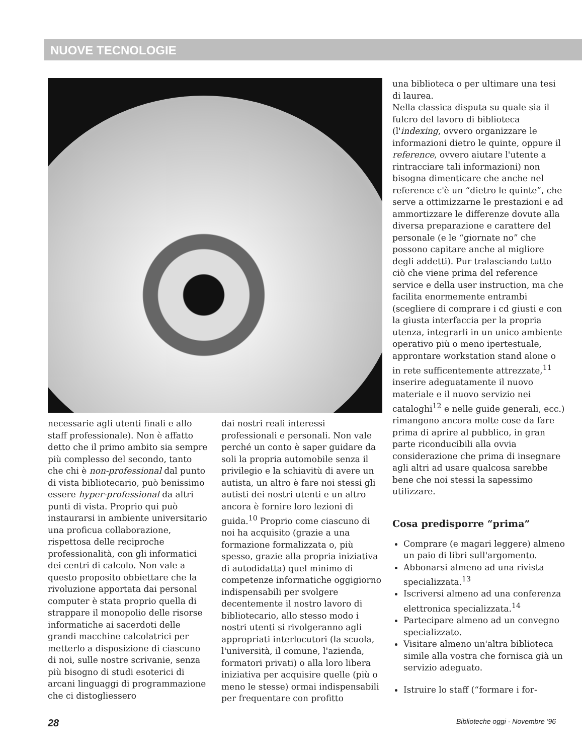NUOVE TECNOLOGIE
necessarie agli utenti finali e allo staff professionale). Non è affatto detto che il primo ambito sia sempre più complesso del secondo, tanto che chi è non-professional dal punto di vista bibliotecario, può benissimo essere hyper-professional da altri punti di vista. Proprio qui può instaurarsi in ambiente universitario una proficua collaborazione, rispettosa delle reciproche professionalità, con gli informatici dei centri di calcolo. Non vale a questo proposito obbiettare che la rivoluzione apportata dai personal computer è stata proprio quella di strappare il monopolio delle risorse informatiche ai sacerdoti delle grandi macchine calcolatrici per metterlo a disposizione di ciascuno di noi, sulle nostre scrivanie, senza più bisogno di studi esoterici di arcani linguaggi di programmazione che ci distogliessero
dai nostri reali interessi professionali e personali. Non vale perché un conto è saper guidare da soli la propria automobile senza il privilegio e la schiavitù di avere un autista, un altro è fare noi stessi gli autisti dei nostri utenti e un altro ancora è fornire loro lezioni di guida.<sup>10</sup> Proprio come ciascuno di noi ha acquisito (grazie a una formazione formalizzata o, più spesso, grazie alla propria iniziativa di autodidatta) quel minimo di competenze informatiche oggigiorno indispensabili per svolgere decentemente il nostro lavoro di bibliotecario, allo stesso modo i nostri utenti si rivolgeranno agli appropriati interlocutori (la scuola, l'università, il comune, l'azienda, formatori privati) o alla loro libera iniziativa per acquisire quelle (più o meno le stesse) ormai indispensabili per frequentare con profitto
una biblioteca o per ultimare una tesi di laurea.
Nella classica disputa su quale sia il fulcro del lavoro di biblioteca (l'indexing, ovvero organizzare le informazioni dietro le quinte, oppure il reference, ovvero aiutare l'utente a rintracciare tali informazioni) non bisogna dimenticare che anche nel reference c'è un “dietro le quinte”, che serve a ottimizzarne le prestazioni e ad ammortizzare le differenze dovute alla diversa preparazione e carattere del personale (e le “giornate no” che possono capitare anche al migliore degli addetti). Pur tralasciando tutto ciò che viene prima del reference service e della user instruction, ma che facilita enormemente entrambi (scegliere di comprare i cd giusti e con la giusta interfaccia per la propria utenza, integrarli in un unico ambiente operativo più o meno ipertestuale, approntare workstation stand alone o in rete sufficentemente attrezzate,<sup>11</sup> inserire adeguatamente il nuovo materiale e il nuovo servizio nei cataloghi<sup>12</sup> e nelle guide generali, ecc.) rimangono ancora molte cose da fare prima di aprire al pubblico, in gran parte riconducibili alla ovvia considerazione che prima di insegnare agli altri ad usare qualcosa sarebbe bene che noi stessi la sapessimo utilizzare.
Cosa predisporre “prima”
Comprare (e magari leggere) almeno un paio di libri sull'argomento.
Abbonarsi almeno ad una rivista specializzata.<sup>13</sup>
Iscriversi almeno ad una conferenza elettronica specializzata.<sup>14</sup>
Partecipare almeno ad un convegno specializzato.
Visitare almeno un'altra biblioteca simile alla vostra che fornisca già un servizio adeguato.
Istruire lo staff (“formare i for-
28 Biblioteche oggi - Novembre '96